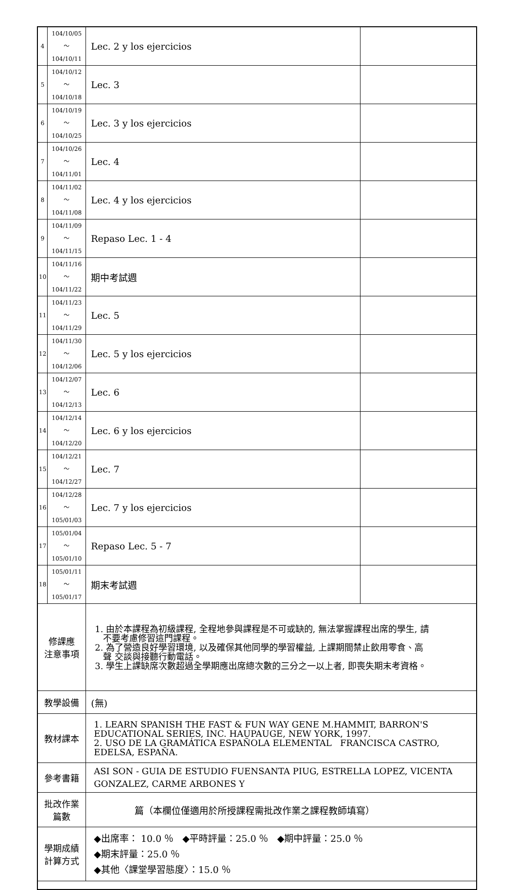| 4 | 104/10/05～ 104/10/11 | Lec. 2 y los ejercicios | |
| 5 | 104/10/12～ 104/10/18 | Lec. 3 | |
| 6 | 104/10/19～ 104/10/25 | Lec. 3 y los ejercicios | |
| 7 | 104/10/26～ 104/11/01 | Lec. 4 | |
| 8 | 104/11/02～ 104/11/08 | Lec. 4 y los ejercicios | |
| 9 | 104/11/09～ 104/11/15 | Repaso Lec. 1 - 4 | |
| 10 | 104/11/16～ 104/11/22 | 期中考試週 | |
| 11 | 104/11/23～ 104/11/29 | Lec. 5 | |
| 12 | 104/11/30～ 104/12/06 | Lec. 5 y los ejercicios | |
| 13 | 104/12/07～ 104/12/13 | Lec. 6 | |
| 14 | 104/12/14～ 104/12/20 | Lec. 6 y los ejercicios | |
| 15 | 104/12/21～ 104/12/27 | Lec. 7 | |
| 16 | 104/12/28～ 105/01/03 | Lec. 7 y los ejercicios | |
| 17 | 105/01/04～ 105/01/10 | Repaso Lec. 5 - 7 | |
| 18 | 105/01/11～ 105/01/17 | 期末考試週 | |
| 修課應 注意事項 | | 1. 由於本課程為初級課程, 全程地參與課程是不可或缺的, 無法掌握課程出席的學生, 請 不要考慮修習這門課程。 2. 為了營造良好學習環境, 以及確保其他同學的學習權益, 上課期間禁止飲用零食、高 聲 交談與接聽行動電話。 3. 學生上課缺席次數超過全學期應出席總次數的三分之一以上者, 即喪失期末考資格。 | |
| 教學設備 | | (無) | |
| 教材課本 | | 1. LEARN SPANISH THE FAST & FUN WAY GENE M.HAMMIT, BARRON'S EDUCATIONAL SERIES, INC. HAUPAUGE, NEW YORK, 1997. 2. USO DE LA GRAMÁTICA ESPAÑOLA ELEMENTAL FRANCISCA CASTRO, EDELSA, ESPAÑA. | |
| 參考書籍 | | ASI SON - GUIA DE ESTUDIO FUENSANTA PIUG, ESTRELLA LOPEZ, VICENTA GONZALEZ, CARME ARBONES Y | |
| 批改作業 篇數 | | 篇（本欄位僅適用於所授課程需批改作業之課程教師填寫） | |
| 學期成績 計算方式 | | ◆出席率： 10.0 ％ ◆平時評量：25.0 ％ ◆期中評量：25.0 ％ ◆期末評量：25.0 ％ ◆其他〈課堂學習態度〉：15.0 ％ | |